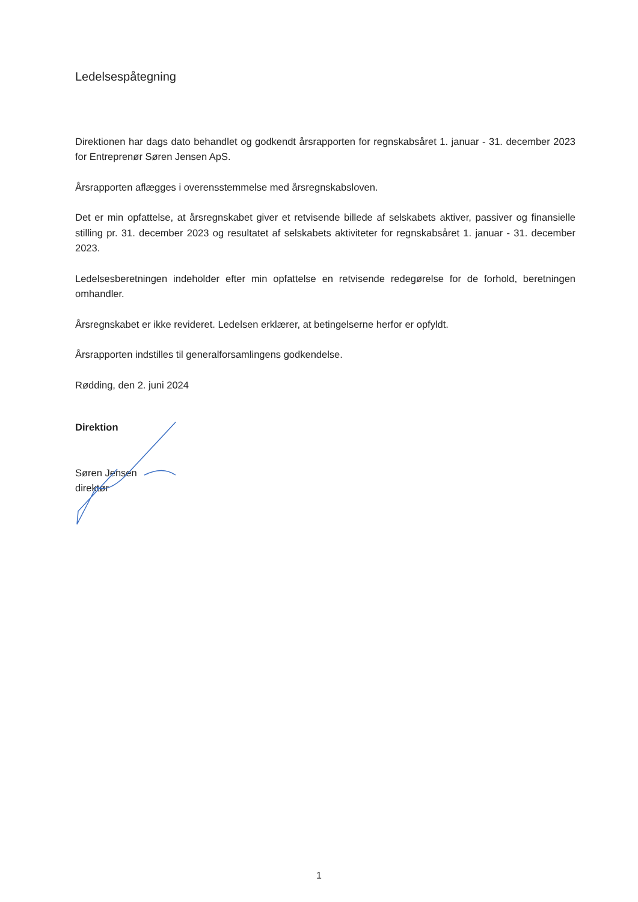Ledelsespåtegning
Direktionen har dags dato behandlet og godkendt årsrapporten for regnskabsåret 1. januar - 31. december 2023 for Entreprenør Søren Jensen ApS.
Årsrapporten aflægges i overensstemmelse med årsregnskabsloven.
Det er min opfattelse, at årsregnskabet giver et retvisende billede af selskabets aktiver, passiver og finansielle stilling pr. 31. december 2023 og resultatet af selskabets aktiviteter for regnskabsåret 1. januar - 31. december 2023.
Ledelsesberetningen indeholder efter min opfattelse en retvisende redegørelse for de forhold, beretningen omhandler.
Årsregnskabet er ikke revideret. Ledelsen erklærer, at betingelserne herfor er opfyldt.
Årsrapporten indstilles til generalforsamlingens godkendelse.
Rødding, den 2. juni 2024
Direktion
Søren Jensen
direktør
1